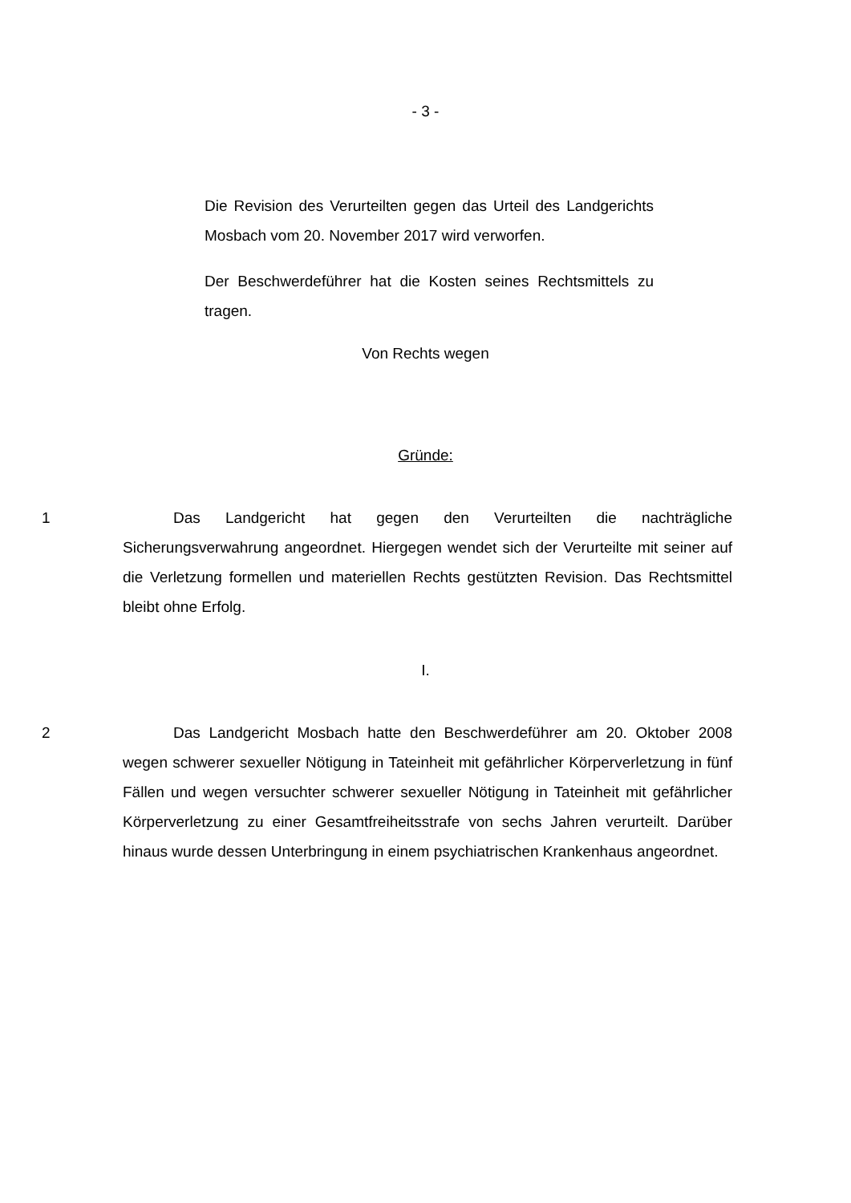- 3 -
Die Revision des Verurteilten gegen das Urteil des Landgerichts Mosbach vom 20. November 2017 wird verworfen.
Der Beschwerdeführer hat die Kosten seines Rechtsmittels zu tragen.
Von Rechts wegen
Gründe:
1 Das Landgericht hat gegen den Verurteilten die nachträgliche Sicherungsverwahrung angeordnet. Hiergegen wendet sich der Verurteilte mit seiner auf die Verletzung formellen und materiellen Rechts gestützten Revision. Das Rechtsmittel bleibt ohne Erfolg.
I.
2 Das Landgericht Mosbach hatte den Beschwerdeführer am 20. Oktober 2008 wegen schwerer sexueller Nötigung in Tateinheit mit gefährlicher Körperverletzung in fünf Fällen und wegen versuchter schwerer sexueller Nötigung in Tateinheit mit gefährlicher Körperverletzung zu einer Gesamtfreiheitsstrafe von sechs Jahren verurteilt. Darüber hinaus wurde dessen Unterbringung in einem psychiatrischen Krankenhaus angeordnet.